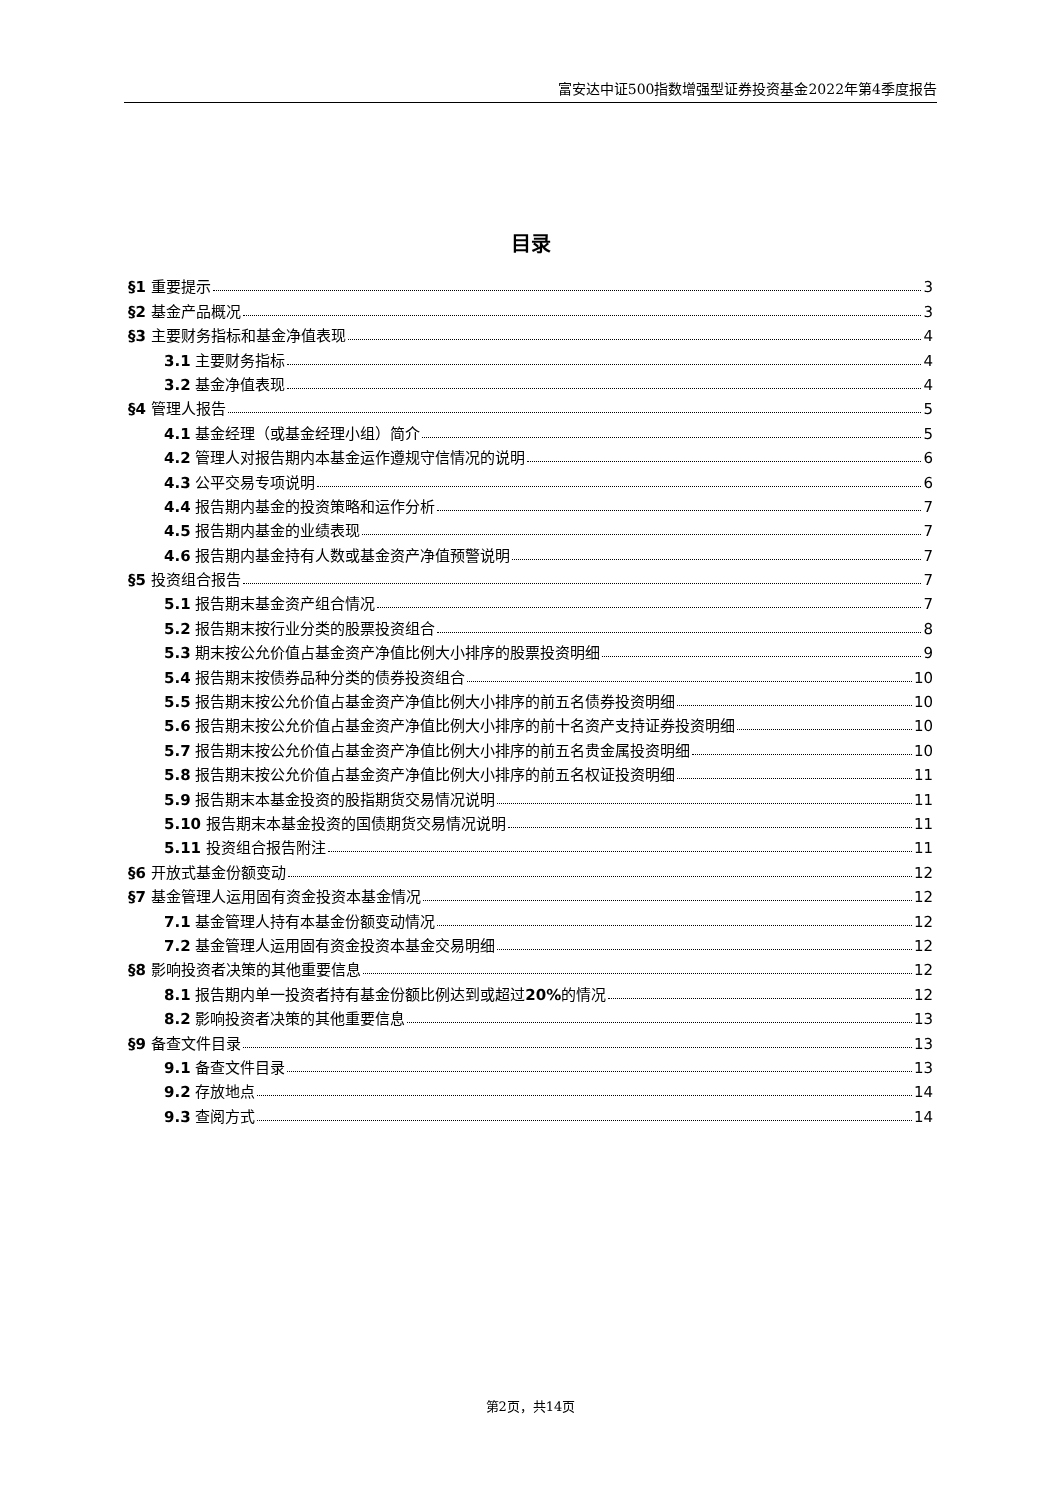富安达中证500指数增强型证券投资基金2022年第4季度报告
目录
§1 重要提示 3
§2 基金产品概况 3
§3 主要财务指标和基金净值表现 4
3.1 主要财务指标 4
3.2 基金净值表现 4
§4 管理人报告 5
4.1 基金经理（或基金经理小组）简介 5
4.2 管理人对报告期内本基金运作遵规守信情况的说明 6
4.3 公平交易专项说明 6
4.4 报告期内基金的投资策略和运作分析 7
4.5 报告期内基金的业绩表现 7
4.6 报告期内基金持有人数或基金资产净值预警说明 7
§5 投资组合报告 7
5.1 报告期末基金资产组合情况 7
5.2 报告期末按行业分类的股票投资组合 8
5.3 期末按公允价值占基金资产净值比例大小排序的股票投资明细 9
5.4 报告期末按债券品种分类的债券投资组合 10
5.5 报告期末按公允价值占基金资产净值比例大小排序的前五名债券投资明细 10
5.6 报告期末按公允价值占基金资产净值比例大小排序的前十名资产支持证券投资明细 10
5.7 报告期末按公允价值占基金资产净值比例大小排序的前五名贵金属投资明细 10
5.8 报告期末按公允价值占基金资产净值比例大小排序的前五名权证投资明细 11
5.9 报告期末本基金投资的股指期货交易情况说明 11
5.10 报告期末本基金投资的国债期货交易情况说明 11
5.11 投资组合报告附注 11
§6 开放式基金份额变动 12
§7 基金管理人运用固有资金投资本基金情况 12
7.1 基金管理人持有本基金份额变动情况 12
7.2 基金管理人运用固有资金投资本基金交易明细 12
§8 影响投资者决策的其他重要信息 12
8.1 报告期内单一投资者持有基金份额比例达到或超过20% 的情况 12
8.2 影响投资者决策的其他重要信息 13
§9 备查文件目录 13
9.1 备查文件目录 13
9.2 存放地点 14
9.3 查阅方式 14
第2页，共14页